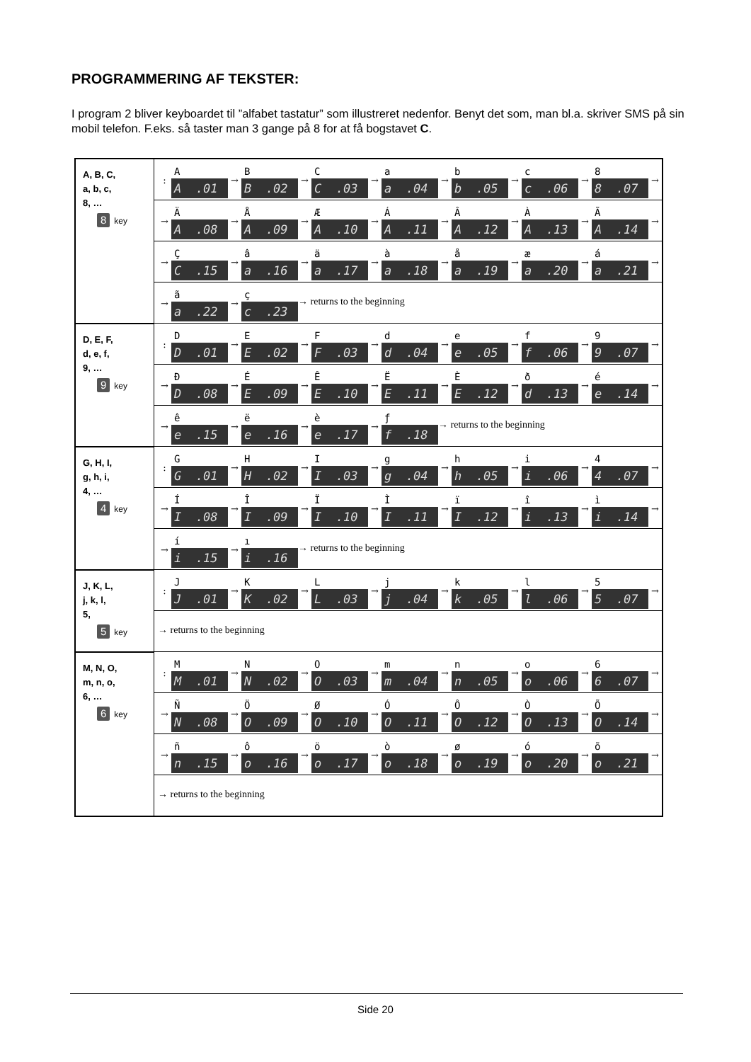PROGRAMMERING AF TEKSTER:
I program 2 bliver keyboardet til ”alfabet tastatur” som illustreret nedenfor. Benyt det som, man bl.a. skriver SMS på sin mobil telefon. F.eks. så taster man 3 gange på 8 for at få bogstavet C.
| A, B, C, a, b, c, 8, … 8 key | : A A .01 → B B .02 → C C .03 → a a .04 → b b .05 → c c .06 → 8 8 .07 → |
| | → Ä A .08 → Å A .09 → Æ A .10 → Á A .11 → Â A .12 → À A .13 → Ã A .14 → |
| | → Ç C .15 → â a .16 → ä a .17 → à a .18 → å a .19 → æ a .20 → á a .21 → |
| | → ã a .22 → ç c .23 → returns to the beginning |
| D, E, F, d, e, f, 9, … 9 key | : D D .01 → E E .02 → F F .03 → d d .04 → e e .05 → f f .06 → 9 9 .07 → |
| | → Đ D .08 → É E .09 → Ê E .10 → Ë E .11 → È E .12 → ð d .13 → é e .14 → |
| | → ê e .15 → ë e .16 → è e .17 → ƒ f .18 → returns to the beginning |
| G, H, I, g, h, i, 4, … 4 key | : G G .01 → H H .02 → I I .03 → g g .04 → h h .05 → i i .06 → 4 4 .07 → |
| | → Í I .08 → Î I .09 → Ï I .10 → Ì I .11 → ï I .12 → î i .13 → ì i .14 → |
| | → í i .15 → ı i .16 → returns to the beginning |
| J, K, L, j, k, l, 5, 5 key | : J J .01 → K K .02 → L L .03 → j j .04 → k k .05 → l l .06 → 5 5 .07 → |
| | → returns to the beginning |
| M, N, O, m, n, o, 6, … 6 key | : M M .01 → N N .02 → O O .03 → m m .04 → n n .05 → o o .06 → 6 6 .07 → |
| | → Ñ N .08 → Ö O .09 → Ø O .10 → Ó O .11 → Ô O .12 → Ò O .13 → Õ O .14 → |
| | → ñ n .15 → ô o .16 → ö o .17 → ò o .18 → ø o .19 → ó o .20 → õ o .21 → |
| | → returns to the beginning |
Side 20